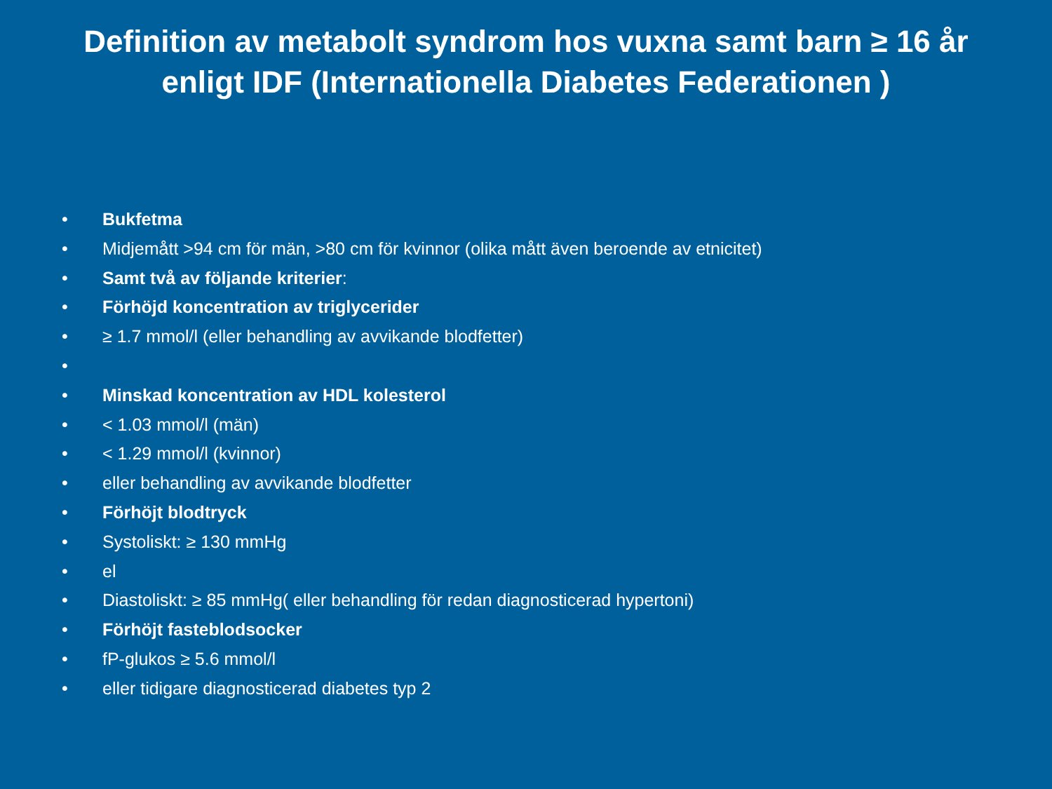Definition av metabolt syndrom hos vuxna samt barn ≥ 16 år enligt IDF (Internationella Diabetes Federationen )
• Bukfetma
• Midjemått >94 cm för män, >80 cm för kvinnor (olika mått även beroende av etnicitet)
• Samt två av följande kriterier:
• Förhöjd koncentration av triglycerider
• ≥ 1.7 mmol/l (eller behandling av avvikande blodfetter)
•
• Minskad koncentration av HDL kolesterol
• < 1.03 mmol/l (män)
• < 1.29 mmol/l (kvinnor)
• eller behandling av avvikande blodfetter
• Förhöjt blodtryck
• Systoliskt: ≥ 130 mmHg
• el
• Diastoliskt: ≥ 85 mmHg( eller behandling för redan diagnosticerad hypertoni)
• Förhöjt fasteblodsocker
• fP-glukos ≥ 5.6 mmol/l
• eller tidigare diagnosticerad diabetes typ 2